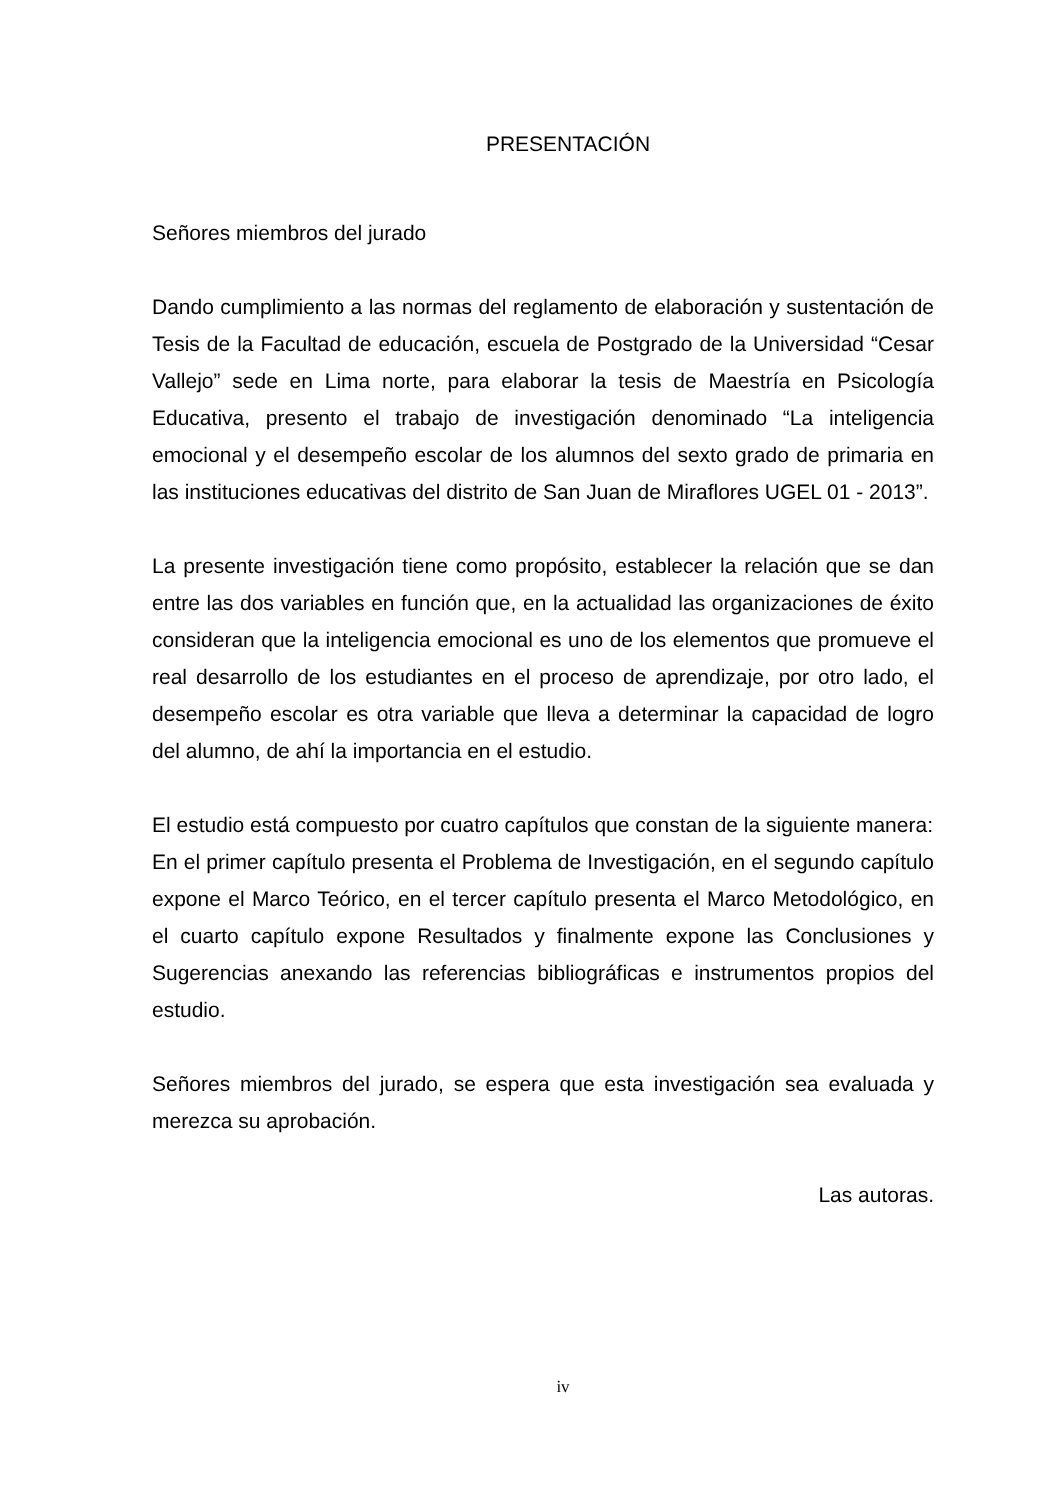PRESENTACIÓN
Señores miembros del jurado
Dando cumplimiento a las normas del reglamento de elaboración y sustentación de Tesis de la Facultad de educación, escuela de Postgrado de la Universidad “Cesar Vallejo” sede en Lima norte, para elaborar la tesis de Maestría en Psicología Educativa, presento el trabajo de investigación denominado “La inteligencia emocional y el desempeño escolar de los alumnos del sexto grado de primaria en las instituciones educativas del distrito de San Juan de Miraflores UGEL 01 - 2013”.
La presente investigación tiene como propósito, establecer la relación que se dan entre las dos variables en función que, en la actualidad las organizaciones de éxito consideran que la inteligencia emocional es uno de los elementos que promueve el real desarrollo de los estudiantes en el proceso de aprendizaje, por otro lado, el desempeño escolar es otra variable que lleva a determinar la capacidad de logro del alumno, de ahí la importancia en el estudio.
El estudio está compuesto por cuatro capítulos que constan de la siguiente manera:
En el primer capítulo presenta el Problema de Investigación, en el segundo capítulo expone el Marco Teórico, en el tercer capítulo presenta el Marco Metodológico, en el cuarto capítulo expone Resultados y finalmente expone las Conclusiones y Sugerencias anexando las referencias bibliográficas e instrumentos propios del estudio.
Señores miembros del jurado, se espera que esta investigación sea evaluada y merezca su aprobación.
Las autoras.
iv